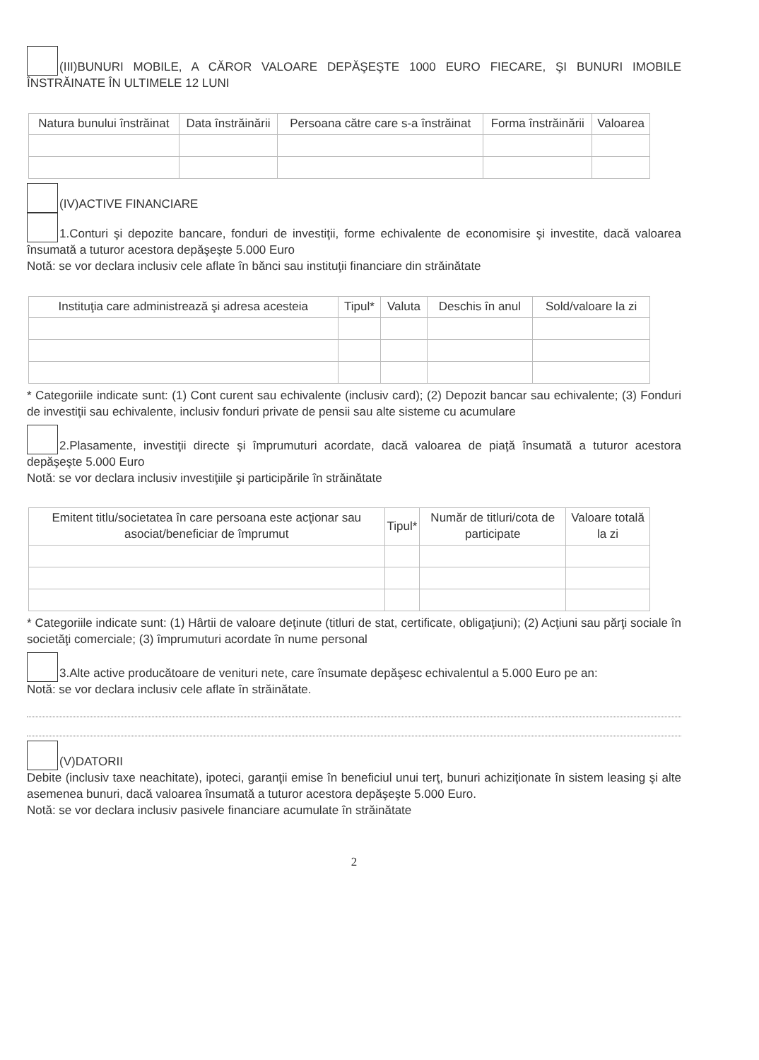(III)BUNURI MOBILE, A CĂROR VALOARE DEPĂŞEŞTE 1000 EURO FIECARE, ŞI BUNURI IMOBILE ÎNSTRĂINATE ÎN ULTIMELE 12 LUNI
| Natura bunului înstrăinat | Data înstrăinării | Persoana către care s-a înstrăinat | Forma înstrăinării | Valoarea |
| --- | --- | --- | --- | --- |
(IV)ACTIVE FINANCIARE
1.Conturi şi depozite bancare, fonduri de investiţii, forme echivalente de economisire şi investite, dacă valoarea însumată a tuturor acestora depăşeşte 5.000 Euro
Notă: se vor declara inclusiv cele aflate în bănci sau instituţii financiare din străinătate
| Instituţia care administrează şi adresa acesteia | Tipul* | Valuta | Deschis în anul | Sold/valoare la zi |
| --- | --- | --- | --- | --- |
* Categoriile indicate sunt: (1) Cont curent sau echivalente (inclusiv card); (2) Depozit bancar sau echivalente; (3) Fonduri de investiţii sau echivalente, inclusiv fonduri private de pensii sau alte sisteme cu acumulare
2.Plasamente, investiţii directe şi împrumuturi acordate, dacă valoarea de piaţă însumată a tuturor acestora depăşeşte 5.000 Euro
Notă: se vor declara inclusiv investiţiile şi participările în străinătate
| Emitent titlu/societatea în care persoana este acţionar sau asociat/beneficiar de împrumut | Tipul* | Număr de titluri/cota de participate | Valoare totală la zi |
| --- | --- | --- | --- |
* Categoriile indicate sunt: (1) Hârtii de valoare deţinute (titluri de stat, certificate, obligaţiuni); (2) Acţiuni sau părţi sociale în societăţi comerciale; (3) împrumuturi acordate în nume personal
3.Alte active producătoare de venituri nete, care însumate depăşesc echivalentul a 5.000 Euro pe an:
Notă: se vor declara inclusiv cele aflate în străinătate.
(V)DATORII
Debite (inclusiv taxe neachitate), ipoteci, garanţii emise în beneficiul unui terţ, bunuri achiziţionate în sistem leasing şi alte asemenea bunuri, dacă valoarea însumată a tuturor acestora depăşeşte 5.000 Euro.
Notă: se vor declara inclusiv pasivele financiare acumulate în străinătate
2